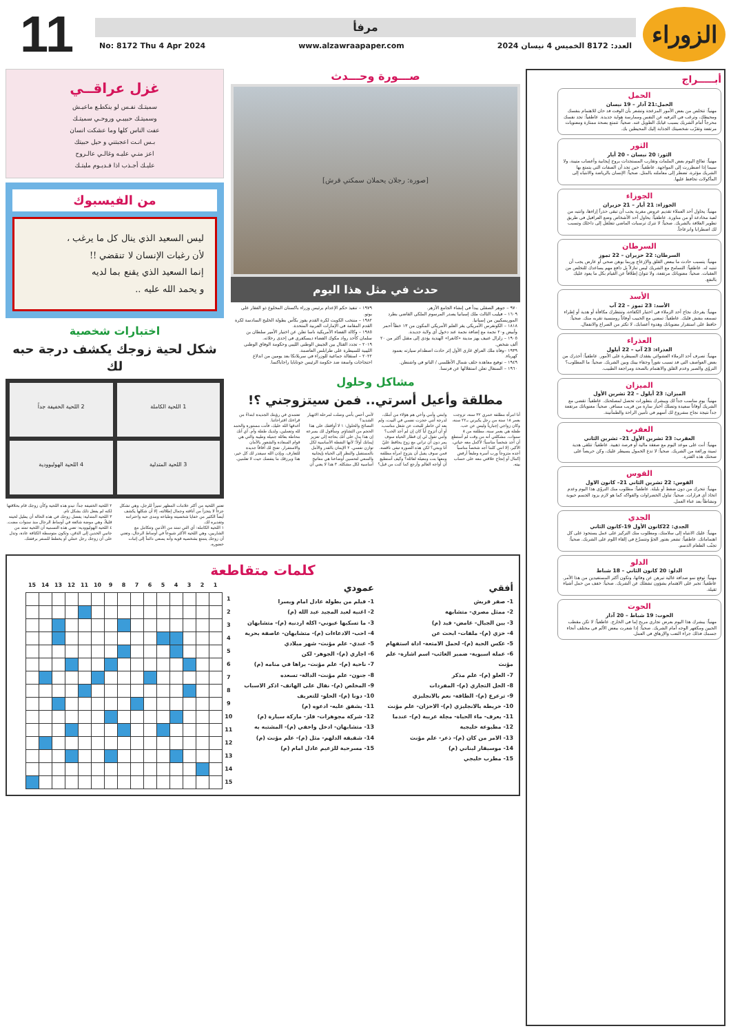الزوراء
مرفأ
العدد: 8172 الخميس 4 نيسان 2024 www.alzawraapaper.com No: 8172 Thu 4 Apr 2024
11
أبـــــراج
الحمل
الحمل:21 آذار – 19 نيسان
مهنياً: تتخلص من بعض الأمور المزعجة وتشعر بأن الوقت قد حان للاهتمام بنفسك ومحيطك، وترغب في الترفيه عن النفس وممارسة هواية جديدة. عاطفياً: تجد نفسك محرجاً أمام الشريك بسبب غيابك الطويل عنه. صحياً: تتمتع بصحة ممتازة ومعنويات مرتفعة وتقرّب شخصيتك الجذابة إليك المحيطين بك.
الثور
الثور: 20 نيسان – 20 أيار
مهنياً: تعالج اليوم بعض الملمات وتقارب المستجدات بروح إيجابية وأعصاب متينة، ولا سيما إذا اضطررت إلى المواجهة. عاطفياً: حين تجد أن الصفات التي يتمتع بها الشريك مؤثرة، تضطر إلى معاملته بالمثل. صحياً: الإنسان بالرياضة والانتباه إلى المأكولات تحافظ عليها.
الجوزاء
الجوزاء: 21 أيار – 21 حزيران
مهنياً: يحاول أحد العملاء تقديم عروض مغرية يجب أن تبقى حذراً إزاءها، وانتبه من لعبة مخادعة أو من مناورة. عاطفياً: يحاول أحد الأشخاص وضع العراقيل في طريق تطوير العلاقة بالشريك. صحياً: لا تترك ترسبات الماضي تتغلغل إلى داخلك وتسبب لك اضطرابا وانزعاجاً.
السرطان
السرطان: 22 حزيران – 22 تموز
مهنياً: يتسبب حادث ما ببعض القلق والإزعاج وربما بوهن صحي أو عارض يجب أن تنتبه له. عاطفياً: التسامح مع الشريك ليس تنازلاً بل دافع مهم يساعدك للتخلص من العقبات. صحياً: معنوياتك مرتفعة، ولا تتوانَ إطلاقاً عن القيام بكل ما يعود عليك بالنفع.
الأسد
الأسد: 23 تموز – 22 آب
مهنياً: يفرحك نجاح أحد الزملاء في اختبار الكفاءة، وتنتظرك مكافأة أو هدية أو إطراء تسمعه بنفش قلبك. عاطفياً: تمضي مع الحبيب أوقاتاً رومنسية تقربه منك. صحياً: حافظ على استقرار معنوياتك وهدوء أعصابك، لا تكثر من الصراع والانفعال.
العذراء
العذراء: 23 آب – 22 أيلول
مهنياً: تصرف أحد الزملاء العشوائي يفقدك السيطرة على الأمور. عاطفياً: أحذرك من بعض العواصف التي قد تسبب نفوراً وجفاء بينك وبين الشريك. صحياً: ما المطلوب؟ التروّي والصبر وعدم القلق والاهتمام بالصحة ومراجعة الطبيب.
الميزان
الميزان: 23 أيلول – 22 تشرين الأول
مهنياً: يوم مناسب جداً لك ويبشرك بتطورات تحصل لمصلحتك. عاطفياً: تقضي مع الشريك أوقاتاً سعيدة وتصلك أخبار سارة من قريب مسافر. صحياً: معنوياتك مرتفعة جداً نتيجة نجاح مشروع لك أسهم في تأمين الراحة والطمأنينة.
العقرب
العقرب: 23 تشرين الأول 21– تشرين الثاني
مهنياً: أنت على موعد اليوم مع صفقة مالية أو فرصة ذهبية. عاطفياً: تتلقى هدية ثمينة ورائعة من الشريك. صحياً: لا تدع الخمول يسيطر عليك، وكن حريصاً على صحتك هذه الفترة.
القوس
القوس: 22 تشرين الثاني 21– كانون الاول
مهنياً: تتحرك من دون ضغط أو بلبلة. عاطفياً: مطلوب منك التروّي هذا اليوم وعدم اتخاذ أي قرارات. صحياً: تناول الخضراوات والفواكه كما هو لازم يزود الجسم حيوية ونشاطاً بعد عناء العمل.
الجدي
الجدي: 22كانون الأول 19–كانون الثاني
مهنياً: عليك الانتباه إلى سلامتك، ومطلوب منك التركيز على عمل يستحوذ على كل اهتماماتك. عاطفياً: تشعر بفتور الجوّ وتتسرّع في إلقاء اللوم على الشريك. صحياً: تجنّب الطعام الدسم.
الدلو
الدلو: 20 كانون الثاني – 18 شباط
مهنياً: توقع نمو صداقة غالية تبرهن عن وفائها، وتكون أكثر المستفيدين من هذا الأمر. عاطفياً: تجبر على الاهتمام بشؤون تشغلك عن الشريك. صحياً: خفف من حمل أشياء ثقيلة.
الحوت
الحوت: 19 شباط – 20 آذار
مهنياً: يبشرك هذا اليوم بعرض تجاري مربح إما في الخارج. عاطفياً: لا تكن مقطب الجبين ومكفهر الوجه أمام الشريك. صحياً: إذا شعرت ببعض الألم في مختلف أنحاء جسمك فذلك جراء التعب والإرهاق في العمل.
صـــورة وحـــدث
[صورة: رجلان يحملان سمكتي قرش]
حدث في مثل هذا اليوم
٩٧٠ – جوهر الصقلي يبدأ في إنشاء الجامع الأزهر.
١٦٠٩ – فيليب الثالث ملك إسبانيا يصدر المرسوم الملكي القاضي بطرد الموريسكيين من إسبانيا.
١٨١٨ – الكونغرس الأمريكي يقر العلم الأمريكي المكون من ١٣ خطاً أحمر وأبيض و٢٠ نجمة مع إضافة نجمة عند دخول أي ولاية جديدة.
١٩٠٥ – زلزال عنيف يهز مدينة «كانغرا» الهندية يؤدي إلى مقتل أكثر من ٢٠ ألف شخص.
١٩٣٩ –وفاة ملك العراق غازي الأول إثر حادث اصطدام سيارته بعمود كهرباء.
١٩٤٩ – توقيع معاهدة حلف شمال الأطلسي / الناتو في واشنطن.
١٩٦٠ – السنغال تعلن استقلالها عن فرنسا.
١٩٧٩ – تنفيذ حكم الإعدام برئيس وزراء باكستان المخلوع ذو الفقار علي بوتو.
١٩٨٢ – منتخب الكويت لكرة القدم يفوز بكأس بطولة الخليج السادسة لكرة القدم المقامة في الإمارات العربية المتحدة.
١٩٨٥ – وكالة الفضاء الأمريكية ناسا تعلن عن اختيار الأمير سلطان بن سلمان كأحد رواد مكوك الفضاء ديسكفري في إحدى رحلاته.
٢٠١٩ – تجدد القتال بين الجيش الوطني الليبي وحكومة الوفاق الوطني الليبية للسيطرة على طرابلس العاصمة.
٢٠٢٢ – استقالة جماعية للوزراء في سريلانكا بعد يومين من اندلاع احتجاجات واسعة ضد حكومة الرئيس جوتابايا راجاباكسا.
مشاكل وحلول
مطلقة وأعيل أسرتي.. فمن سيتزوجني ؟!
أنا امرأة مطلقة عمري ٣٢ سنة، تزوجت بعمر ١٨ سنة من رجل يكبرني بـ٢٢ سنة، وكان زواجي إجبارياً وليس عن حب. طفلة هي بعمر سنة، مطلقة من ٨ سنوات. مشكلتي أنه من وقت لم أستطع أن أجد شخصاً مناسباً؛ لأكمل معه حياتي، الأكبر، إلا انني كلما أجد شخصاً مناسباً أجده متزوجاً ورب أسرة وطبعاً أرفض إكمال أو إنجاح علاقتي معه على حساب بيته.
وابنتي وأمي وأخي هم هؤلاء من أملك، لدرجة أنني حجزت نفسي في البيت، ولم يعد لي خاطر للبحث عن شغل مناسب، أو أن أتزوج أياً كان إن لم أجد الحب؟ وأمي تقول لي إن قطار الحياة سوف يمر دون أن تراني مع زوج يحافظ عليّ أنا وبنتي؟ لكن هذه الصورة تبقى ناقصة. فمن سوف يقبل أن يتزوج امرأة مطلقة ومعها بنت ومعيلة لعائلة؟ وكيف أستطيع أن أواجه العالم وأرجع كما كنت من قبل؟ لأنني أحس بأنني وصلت لمرحلة الانهيار الشديد؟
النصائح والحلول: ١ لا أوافقك على هذا الحجم من التشاؤم. وسأقول لك بسرعة إن هذا يدل على أنك بحاجة إلى تعزيز إيمانك أولاً؛ لأنها النقطة الأساسية لكل توازن نفسي. ٢ الإيمان بالقدر والأمل بالمستقبل والنظر إلى الحياة بإيجابية والسعي لتحسين أوضاعنا هي مفاتيح أساسية لكل مشكلة. ٣ هذا لا يعني أن تعتمدي في رؤيتك الجديدة ابتداءً من قراءتك اقتراحاتنا.
أغدقها الله عليك، فأنت مستورة والحمد لله وتعملين، ولديك طفلة وأم. أي أنك محاطة بعائلة جميلة وطيبة والتي هي قوام السعادة والشعور بالأمان والاستقرار. تفتح لك آفاقاً جديدة للتعارف. وبإذن الله سيقدر لك كل خير، هذا ويرزقك ما ينقصك حيث لا تعلمين.
غزل عراقــي
سميتـك نفـس لو ينكطـع ماعيـش
وسميتـك حبيبـي وروحـي سميتـك
عفت الناس كلها وما عشكت انسان
بـس انـت اعجبتني و حيل حبيتك
اعز منـي عليـه وغالـي عالـروح
عليـك أجـذب اذا فـديـوم مليتـك
من الفيسبوك
ليس السعيد الذي ينال كل ما يرغب ،
لأن رغبات الإنسان لا تنقضي !!
إنما السعيد الذي يقنع بما لديه
و يحمد الله عليه ..
اختبارات شخصية
شكل لحية زوجك يكشف درجة حبه لك
1 اللحية الكاملة
2 اللحية الخفيفة جداً
3 اللحية المتدلية
4 اللحية الهوليوودية
تعتبر اللحية من أكثر علامات المظهر تميزاً للرجل، وهي تشكل جزءاً لا يتجزأ من أناقته وجمال إطلالته، إلا أن شكلها يكشف أيضاً الكثير من خفايا شخصيته وطباعه ومدى حبه واحترامه وتقديره لك.
١ اللحية الكاملة: أي التي تمتد من الأذنين وتتكامل مع الشاربين، وهي اللحية الأكثر شيوعاً في أوساط الرجال، وتعني أن زوجك يتمتع بشخصية قوية وأنه يسعى دائماً إلى إثبات حضوره.
٢ اللحية الخفيفة جداً: تبدو هذه اللحية وكأن زوجك قام بحلاقتها لكنه لم يفعل ذلك بشكل تام.
٣ اللحية المتدلية: يفضل زوجك في هذه الحالة أن يطيل لحيته قليلاً، وهي موضة شائعة في أوساط الرجال منذ سنوات مضت.
٤ اللحية الهوليوودية: تعني هذه التسمية أن اللحية تمتد من جانبي الخدين إلى الذقن، وتكون متوسطة الكثافة عادة، وتدل على أن زوجك رجل عملي أو يخطط للسفر برفقتك.
كلمات متقاطعة
أفقي
1- صقر قريش
2- ممثل مصري- متشابهة
3- بين الجبال- غامض- قيد (م)
4- خزي (م)- ملفات- ابحث عن
5- عكس الحية (م)- لحمل الامتعة- اداة استفهام
6- عملة اسيوية- ضمير الغائب- اسم اشارة- علم مؤنث
7- العلو (م)- علم مذكر
8- الحل التجاري (م)- المفردات
9- ترعرع (م)- الطاقة- نعم بالانجليزي
10- خريطة بالانجليزي (م)- الاحزان- علم مؤنث
11- يعرف- ماء الحياة- مجلة عربية (م)- عندما
12- مطبوعة خليجية
13- الامر من كان (م)- ذعر- علم مؤنث
14- موسيقار لبناني (م)
15- مطرب خليجي
عمودي
1- فيلم من بطولة عادل امام ويسرا
2- اغنية لعبد المجيد عبد الله (م)
3- ما تسكبها عيوني- اكلة اردنية (م)- متشابهان
4- احب- الادعاءات (م)- متشابهان- عاصفة بحرية
5- عندي- علم مؤنث- شهر ميلادي
6- اجاري (م)- الجوهر- لكن
7- ناحية (م)- علم مؤنث- يراها في منامه (م)
8- جنون- علم مؤنث- الدالة- تسعده
9- المخلص (م)- نقال على الهاتف- اذكر الاسباب
10- دونا (م)- الحلو- للتعريف
11- يشفق عليه- ادعوه (م)
12- شركة مجوهرات- فلز- ماركة سيارة (م)
13- متشابهان- ادخل واخفي (م)- المشتبه به
14- شقيقة الدلهم- مثل (م)- علم مؤنث (م)
15- مسرحية للزعيم عادل امام (م)
| | 15 | 14 | 13 | 12 | 11 | 10 | 9 | 8 | 7 | 6 | 5 | 4 | 3 | 2 | 1 | |
| --- | --- | --- | --- | --- | --- | --- | --- | --- | --- | --- | --- | --- | --- | --- | --- | --- |
| | | | | | | | | | | | | | | | | 1 |
| | | | | | | | | | | | | | | | | 2 |
| | | | | | | | | | | | | | | | | 3 |
| | | | | | | | | | | | | | | | | 4 |
| | | | | | | | | | | | | | | | | 5 |
| | | | | | | | | | | | | | | | | 6 |
| | | | | | | | | | | | | | | | | 7 |
| | | | | | | | | | | | | | | | | 8 |
| | | | | | | | | | | | | | | | | 9 |
| | | | | | | | | | | | | | | | | 10 |
| | | | | | | | | | | | | | | | | 11 |
| | | | | | | | | | | | | | | | | 12 |
| | | | | | | | | | | | | | | | | 13 |
| | | | | | | | | | | | | | | | | 14 |
| | | | | | | | | | | | | | | | | 15 |